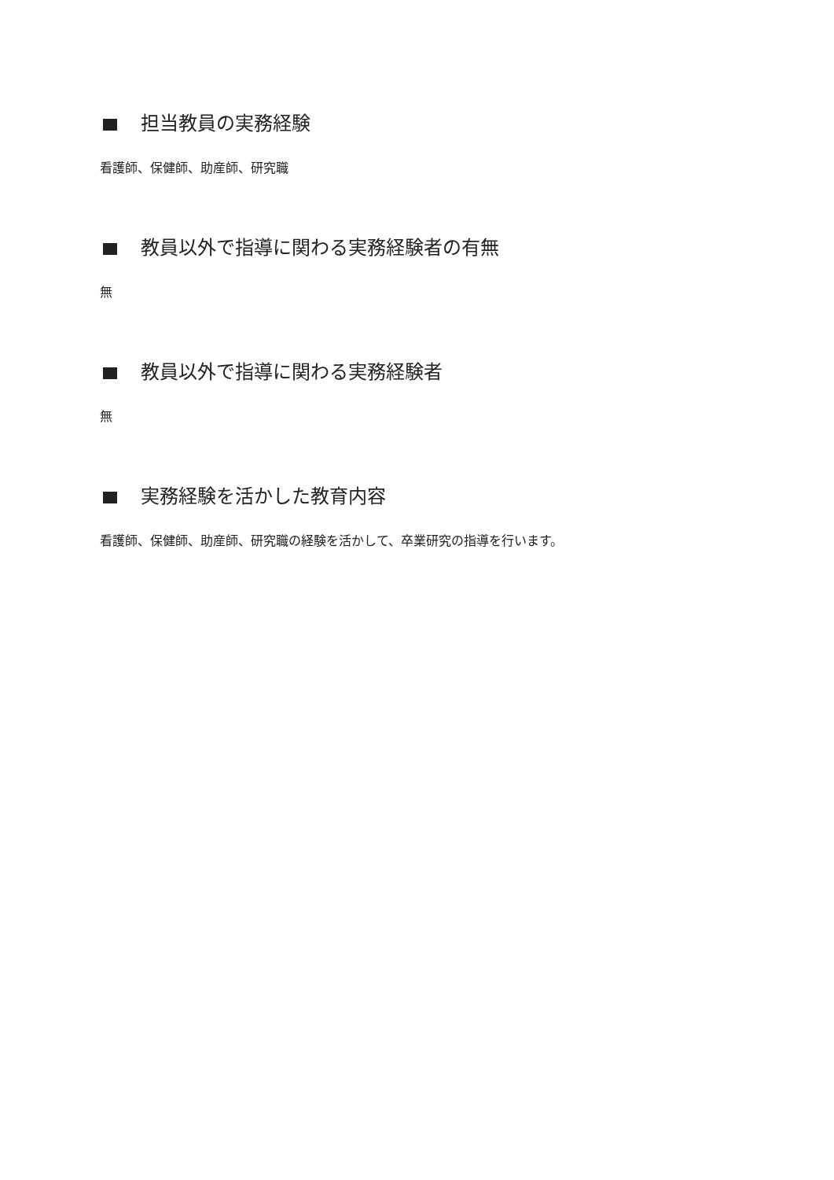担当教員の実務経験
看護師、保健師、助産師、研究職
教員以外で指導に関わる実務経験者の有無
無
教員以外で指導に関わる実務経験者
無
実務経験を活かした教育内容
看護師、保健師、助産師、研究職の経験を活かして、卒業研究の指導を行います。